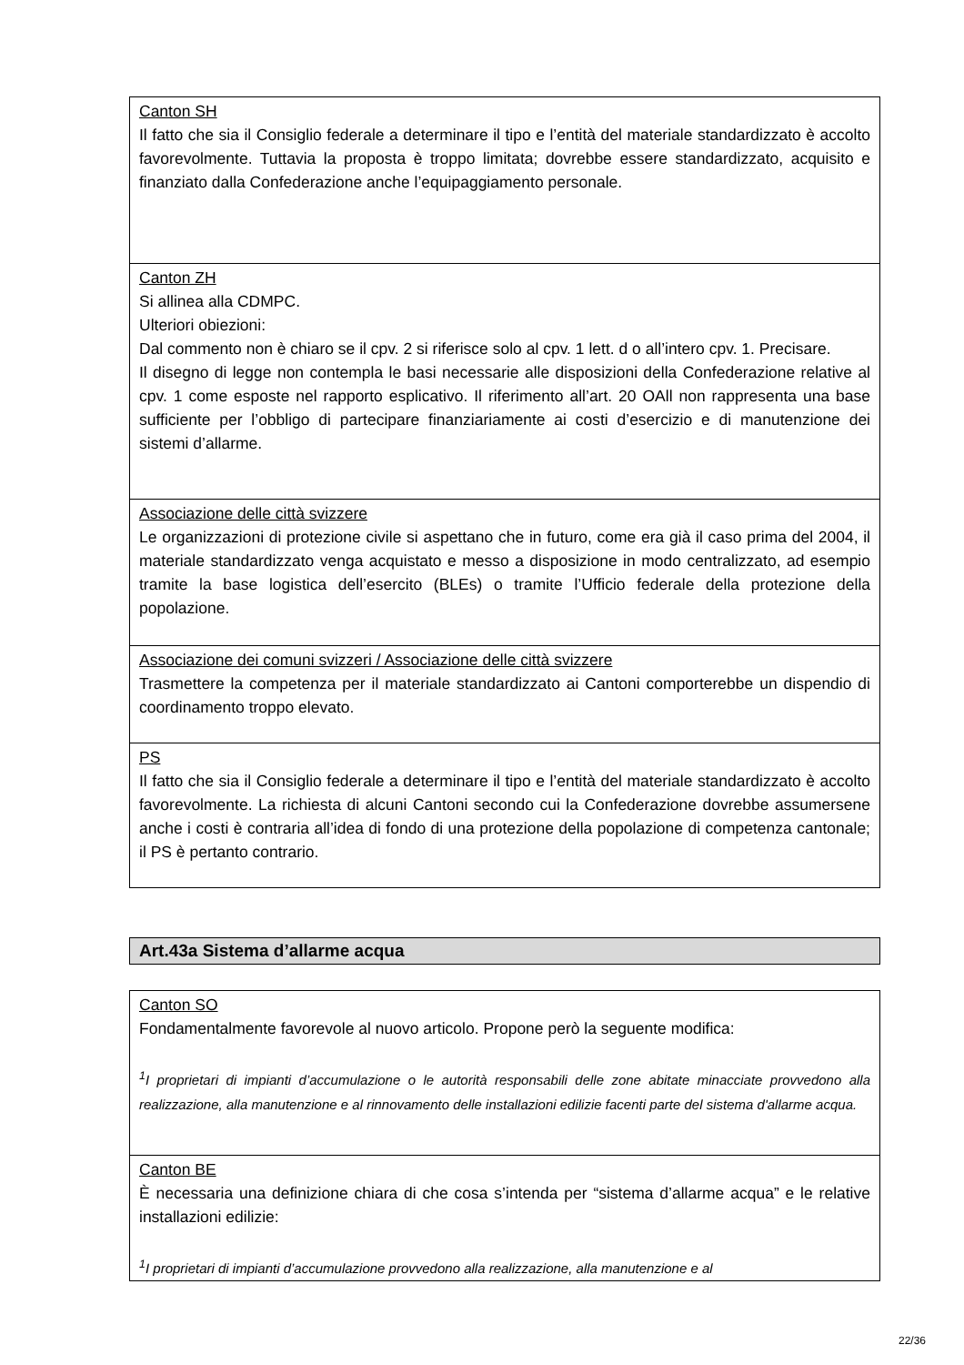| Canton SH Il fatto che sia il Consiglio federale a determinare il tipo e l’entità del materiale standardizzato è accolto favorevolmente. Tuttavia la proposta è troppo limitata; dovrebbe essere standardizzato, acquisito e finanziato dalla Confederazione anche l’equipaggiamento personale. |
| Canton ZH Si allinea alla CDMPC. Ulteriori obiezioni: Dal commento non è chiaro se il cpv. 2 si riferisce solo al cpv. 1 lett. d o all’intero cpv. 1. Precisare. Il disegno di legge non contempla le basi necessarie alle disposizioni della Confederazione relative al cpv. 1 come esposte nel rapporto esplicativo. Il riferimento all’art. 20 OAll non rappresenta una base sufficiente per l’obbligo di partecipare finanziariamente ai costi d’esercizio e di manutenzione dei sistemi d’allarme. |
| Associazione delle città svizzere Le organizzazioni di protezione civile si aspettano che in futuro, come era già il caso prima del 2004, il materiale standardizzato venga acquistato e messo a disposizione in modo centralizzato, ad esempio tramite la base logistica dell’esercito (BLEs) o tramite l’Ufficio federale della protezione della popolazione. |
| Associazione dei comuni svizzeri / Associazione delle città svizzere Trasmettere la competenza per il materiale standardizzato ai Cantoni comporterebbe un dispendio di coordinamento troppo elevato. |
| PS Il fatto che sia il Consiglio federale a determinare il tipo e l’entità del materiale standardizzato è accolto favorevolmente. La richiesta di alcuni Cantoni secondo cui la Confederazione dovrebbe assumersene anche i costi è contraria all’idea di fondo di una protezione della popolazione di competenza cantonale; il PS è pertanto contrario. |
Art.43a Sistema d’allarme acqua
| Canton SO Fondamentalmente favorevole al nuovo articolo. Propone però la seguente modifica: <sup>1</sup> I proprietari di impianti d’accumulazione o le autorità responsabili delle zone abitate minacciate provvedono alla realizzazione, alla manutenzione e al rinnovamento delle installazioni edilizie facenti parte del sistema d'allarme acqua. |
| Canton BE È necessaria una definizione chiara di che cosa s’intenda per “sistema d’allarme acqua” e le relative installazioni edilizie: <sup>1</sup> I proprietari di impianti d’accumulazione provvedono alla realizzazione, alla manutenzione e al |
22/36